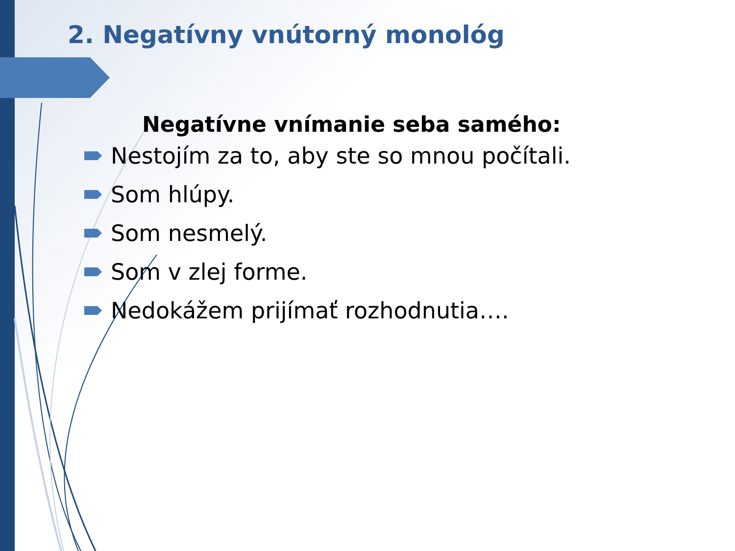2. Negatívny vnútorný monológ
Negatívne vnímanie seba samého:
Nestojím za to, aby ste so mnou počítali.
Som hlúpy.
Som nesmelý.
Som v zlej forme.
Nedokážem prijímať rozhodnutia….